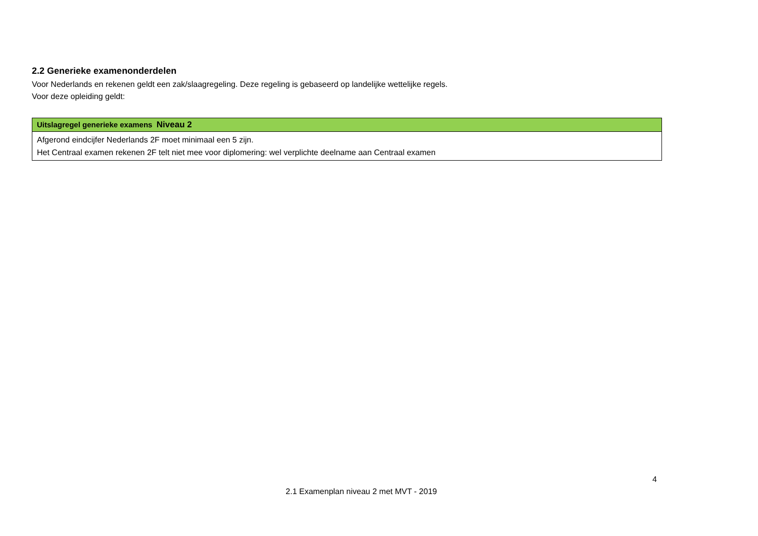2.2 Generieke examenonderdelen
Voor Nederlands en rekenen geldt een zak/slaagregeling. Deze regeling is gebaseerd op landelijke wettelijke regels.
Voor deze opleiding geldt:
| Uitslagregel generieke examens Niveau 2 |
| --- |
| Afgerond eindcijfer Nederlands 2F moet minimaal een 5 zijn. Het Centraal examen rekenen 2F telt niet mee voor diplomering: wel verplichte deelname aan Centraal examen |
4
2.1 Examenplan niveau 2 met MVT - 2019